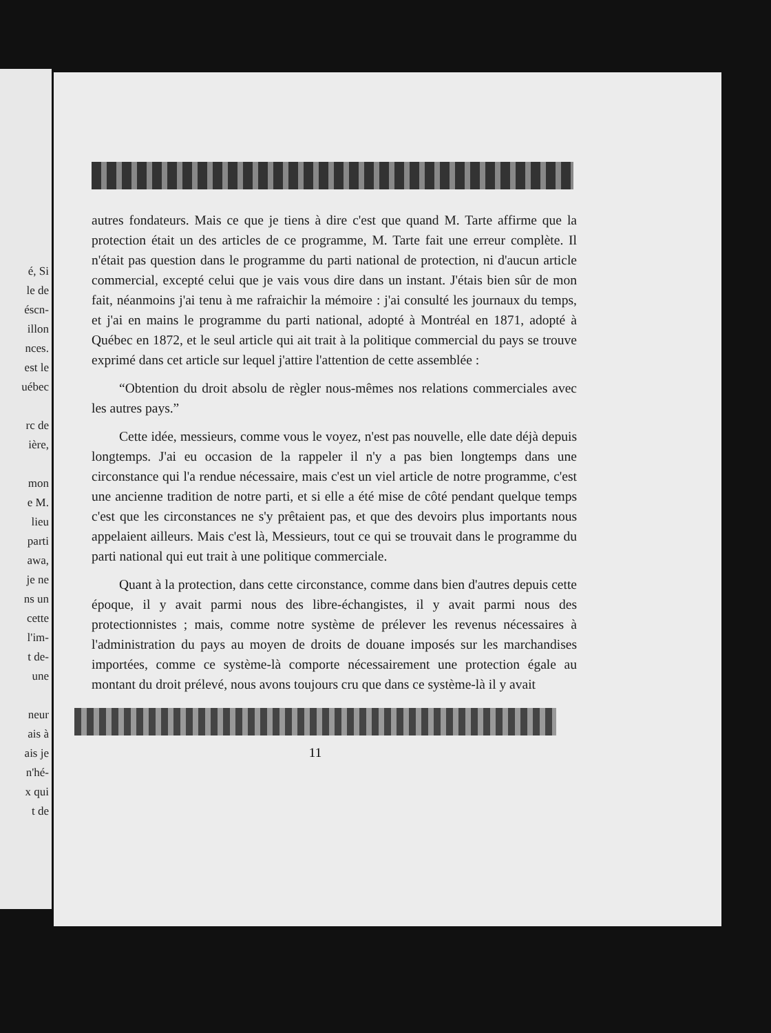é, Si
le de
éscn-
illon
nces.
est le
uébec
rc de
ière,
mon
e M.
lieu
parti
awa,
je ne
ns un
cette
l'im-
t de-
une
neur
ais à
ais je
n'hé-
x qui
t de
autres fondateurs. Mais ce que je tiens à dire c'est que quand M. Tarte affirme que la protection était un des articles de ce programme, M. Tarte fait une erreur complète. Il n'était pas question dans le programme du parti national de protection, ni d'aucun article commercial, excepté celui que je vais vous dire dans un instant. J'étais bien sûr de mon fait, néanmoins j'ai tenu à me rafraichir la mémoire : j'ai consulté les journaux du temps, et j'ai en mains le programme du parti national, adopté à Montréal en 1871, adopté à Québec en 1872, et le seul article qui ait trait à la politique commercial du pays se trouve exprimé dans cet article sur lequel j'attire l'attention de cette assemblée :
“Obtention du droit absolu de règler nous-mêmes nos relations commerciales avec les autres pays.”
Cette idée, messieurs, comme vous le voyez, n'est pas nouvelle, elle date déjà depuis longtemps. J'ai eu occasion de la rappeler il n'y a pas bien longtemps dans une circonstance qui l'a rendue nécessaire, mais c'est un viel article de notre programme, c'est une ancienne tradition de notre parti, et si elle a été mise de côté pendant quelque temps c'est que les circonstances ne s'y prêtaient pas, et que des devoirs plus importants nous appelaient ailleurs. Mais c'est là, Messieurs, tout ce qui se trouvait dans le programme du parti national qui eut trait à une politique commerciale.
Quant à la protection, dans cette circonstance, comme dans bien d'autres depuis cette époque, il y avait parmi nous des libre-échangistes, il y avait parmi nous des protectionnistes ; mais, comme notre système de prélever les revenus nécessaires à l'administration du pays au moyen de droits de douane imposés sur les marchandises importées, comme ce système-là comporte nécessairement une protection égale au montant du droit prélevé, nous avons toujours cru que dans ce système-là il y avait
11